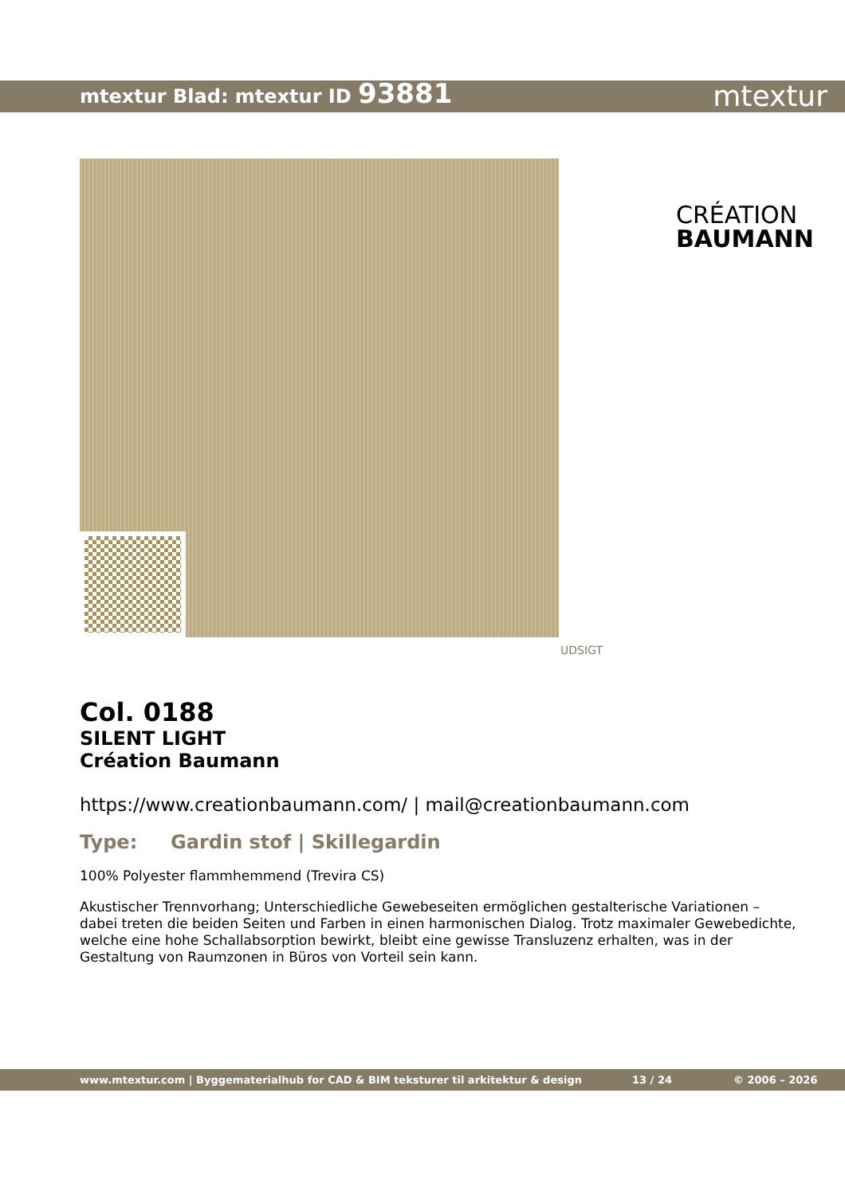mtextur Blad: mtextur ID 93881
mtextur
CRÉATION
BAUMANN
UDSIGT
Col. 0188
SILENT LIGHT
Création Baumann
https://www.creationbaumann.com/ | mail@creationbaumann.com
Type: Gardin stof | Skillegardin
100% Polyester flammhemmend (Trevira CS)
Akustischer Trennvorhang; Unterschiedliche Gewebeseiten ermöglichen gestalterische Variationen – dabei treten die beiden Seiten und Farben in einen harmonischen Dialog. Trotz maximaler Gewebedichte, welche eine hohe Schallabsorption bewirkt, bleibt eine gewisse Transluzenz erhalten, was in der Gestaltung von Raumzonen in Büros von Vorteil sein kann.
www.mtextur.com | Byggematerialhub for CAD & BIM teksturer til arkitektur & design 13 / 24 © 2006 – 2026